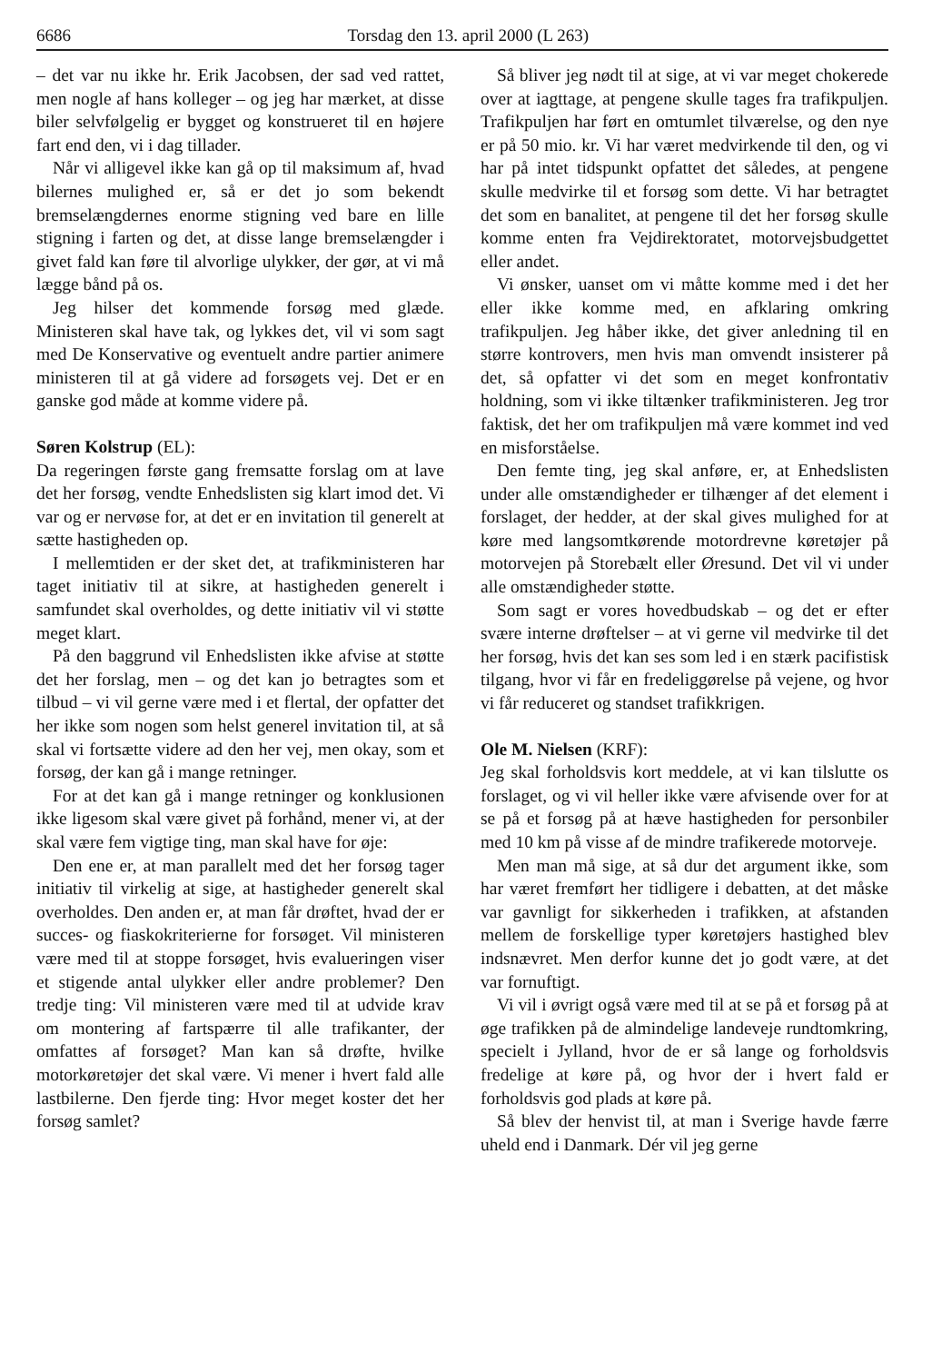6686 Torsdag den 13. april 2000 (L 263)
– det var nu ikke hr. Erik Jacobsen, der sad ved rattet, men nogle af hans kolleger – og jeg har mærket, at disse biler selvfølgelig er bygget og konstrueret til en højere fart end den, vi i dag tillader.
Når vi alligevel ikke kan gå op til maksimum af, hvad bilernes mulighed er, så er det jo som bekendt bremselængdernes enorme stigning ved bare en lille stigning i farten og det, at disse lange bremselængder i givet fald kan føre til alvorlige ulykker, der gør, at vi må lægge bånd på os.
Jeg hilser det kommende forsøg med glæde. Ministeren skal have tak, og lykkes det, vil vi som sagt med De Konservative og eventuelt andre partier animere ministeren til at gå videre ad forsøgets vej. Det er en ganske god måde at komme videre på.
Søren Kolstrup (EL):
Da regeringen første gang fremsatte forslag om at lave det her forsøg, vendte Enhedslisten sig klart imod det. Vi var og er nervøse for, at det er en invitation til generelt at sætte hastigheden op.
I mellemtiden er der sket det, at trafikministeren har taget initiativ til at sikre, at hastigheden generelt i samfundet skal overholdes, og dette initiativ vil vi støtte meget klart.
På den baggrund vil Enhedslisten ikke afvise at støtte det her forslag, men – og det kan jo betragtes som et tilbud – vi vil gerne være med i et flertal, der opfatter det her ikke som nogen som helst generel invitation til, at så skal vi fortsætte videre ad den her vej, men okay, som et forsøg, der kan gå i mange retninger.
For at det kan gå i mange retninger og konklusionen ikke ligesom skal være givet på forhånd, mener vi, at der skal være fem vigtige ting, man skal have for øje:
Den ene er, at man parallelt med det her forsøg tager initiativ til virkelig at sige, at hastigheder generelt skal overholdes. Den anden er, at man får drøftet, hvad der er succes- og fiaskokriterierne for forsøget. Vil ministeren være med til at stoppe forsøget, hvis evalueringen viser et stigende antal ulykker eller andre problemer? Den tredje ting: Vil ministeren være med til at udvide krav om montering af fartspærre til alle trafikanter, der omfattes af forsøget? Man kan så drøfte, hvilke motorkøretøjer det skal være. Vi mener i hvert fald alle lastbilerne. Den fjerde ting: Hvor meget koster det her forsøg samlet?
Så bliver jeg nødt til at sige, at vi var meget chokerede over at iagttage, at pengene skulle tages fra trafikpuljen. Trafikpuljen har ført en omtumlet tilværelse, og den nye er på 50 mio. kr. Vi har været medvirkende til den, og vi har på intet tidspunkt opfattet det således, at pengene skulle medvirke til et forsøg som dette. Vi har betragtet det som en banalitet, at pengene til det her forsøg skulle komme enten fra Vejdirektoratet, motorvejsbudgettet eller andet.
Vi ønsker, uanset om vi måtte komme med i det her eller ikke komme med, en afklaring omkring trafikpuljen. Jeg håber ikke, det giver anledning til en større kontrovers, men hvis man omvendt insisterer på det, så opfatter vi det som en meget konfrontativ holdning, som vi ikke tiltænker trafikministeren. Jeg tror faktisk, det her om trafikpuljen må være kommet ind ved en misforståelse.
Den femte ting, jeg skal anføre, er, at Enhedslisten under alle omstændigheder er tilhænger af det element i forslaget, der hedder, at der skal gives mulighed for at køre med langsomtkørende motordrevne køretøjer på motorvejen på Storebælt eller Øresund. Det vil vi under alle omstændigheder støtte.
Som sagt er vores hovedbudskab – og det er efter svære interne drøftelser – at vi gerne vil medvirke til det her forsøg, hvis det kan ses som led i en stærk pacifistisk tilgang, hvor vi får en fredeliggørelse på vejene, og hvor vi får reduceret og standset trafikkrigen.
Ole M. Nielsen (KRF):
Jeg skal forholdsvis kort meddele, at vi kan tilslutte os forslaget, og vi vil heller ikke være afvisende over for at se på et forsøg på at hæve hastigheden for personbiler med 10 km på visse af de mindre trafikerede motorveje.
Men man må sige, at så dur det argument ikke, som har været fremført her tidligere i debatten, at det måske var gavnligt for sikkerheden i trafikken, at afstanden mellem de forskellige typer køretøjers hastighed blev indsnævret. Men derfor kunne det jo godt være, at det var fornuftigt.
Vi vil i øvrigt også være med til at se på et forsøg på at øge trafikken på de almindelige landeveje rundtomkring, specielt i Jylland, hvor de er så lange og forholdsvis fredelige at køre på, og hvor der i hvert fald er forholdsvis god plads at køre på.
Så blev der henvist til, at man i Sverige havde færre uheld end i Danmark. Dér vil jeg gerne